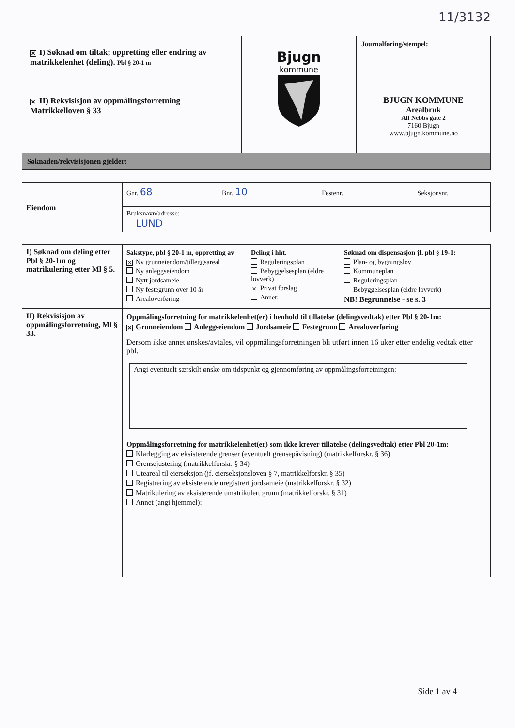11/3132
| ✕ I) Søknad om tiltak; oppretting eller endring av matrikkelenhet (deling). Pbl § 20-1 m ✕ II) Rekvisisjon av oppmålingsforretning Matrikkelloven § 33 | Bjugn kommune | Journalføring/stempel: BJUGN KOMMUNE Arealbruk Alf Nebbs gate 2 7160 Bjugn www.bjugn.kommune.no |
| Søknaden/rekvisisjonen gjelder: | | |
| Eiendom | Gnr. 68 Bnr. 10 Festenr. Seksjonsnr. |
| | Bruksnavn/adresse: LUND |
| I) Søknad om deling etter Pbl § 20-1m og matrikulering etter Ml § 5. | Sakstype, pbl § 20-1 m, oppretting av ✕ Ny grunneiendom/tilleggsareal Ny anleggseiendom Nytt jordsameie Ny festegrunn over 10 år Arealoverføring | Deling i hht. Reguleringsplan Bebyggelsesplan (eldre lovverk) ✕ Privat forslag Annet: | Søknad om dispensasjon jf. pbl § 19-1: Plan- og bygningslov Kommuneplan Reguleringsplan Bebyggelsesplan (eldre lovverk) NB! Begrunnelse - se s. 3 |
| II) Rekvisisjon av oppmålingsforretning, Ml § 33. | Oppmålingsforretning for matrikkelenhet(er) i henhold til tillatelse (delingsvedtak) etter Pbl § 20-1m: ✕ Grunneiendom Anleggseiendom Jordsameie Festegrunn Arealoverføring Dersom ikke annet ønskes/avtales, vil oppmålingsforretningen bli utført innen 16 uker etter endelig vedtak etter pbl. Angi eventuelt særskilt ønske om tidspunkt og gjennomføring av oppmålingsforretningen: Oppmålingsforretning for matrikkelenhet(er) som ikke krever tillatelse (delingsvedtak) etter Pbl 20-1m: Klarlegging av eksisterende grenser (eventuelt grensepåvisning) (matrikkelforskr. § 36) Grensejustering (matrikkelforskr. § 34) Uteareal til eierseksjon (jf. eierseksjonsloven § 7, matrikkelforskr. § 35) Registrering av eksisterende uregistrert jordsameie (matrikkelforskr. § 32) Matrikulering av eksisterende umatrikulert grunn (matrikkelforskr. § 31) Annet (angi hjemmel): | | |
Side 1 av 4